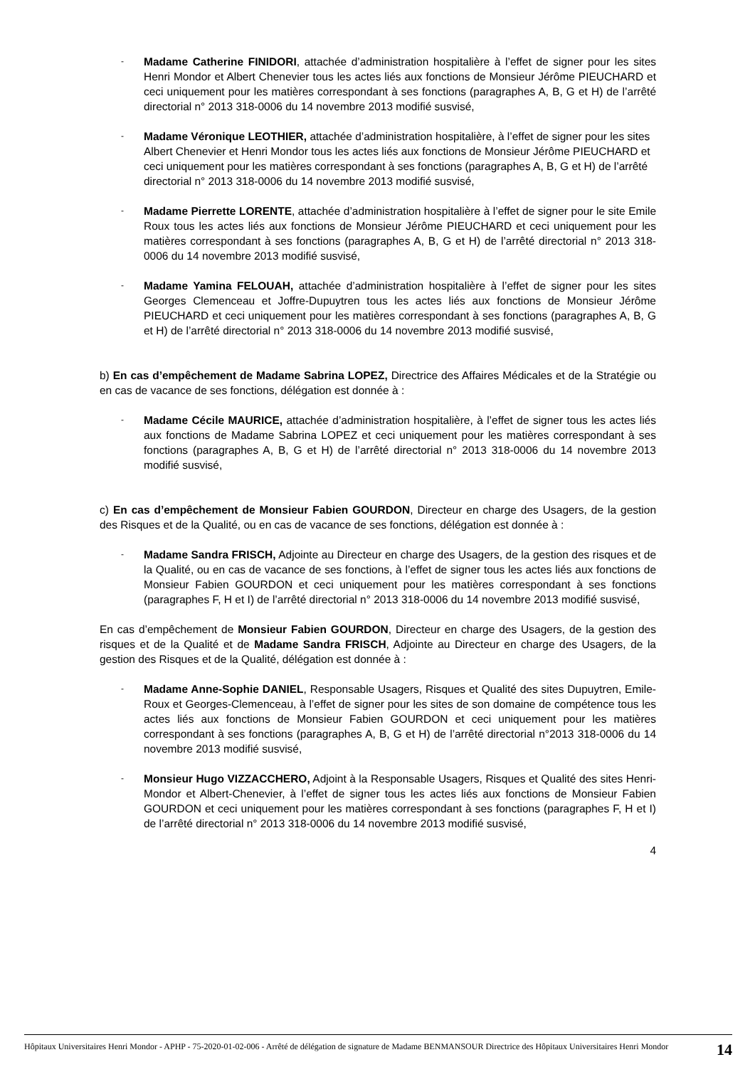-
Madame Catherine FINIDORI, attachée d’administration hospitalière à l’effet de signer pour les sites Henri Mondor et Albert Chenevier tous les actes liés aux fonctions de Monsieur Jérôme PIEUCHARD et ceci uniquement pour les matières correspondant à ses fonctions (paragraphes A, B, G et H) de l’arrêté directorial n° 2013 318-0006 du 14 novembre 2013 modifié susvisé,
-
Madame Véronique LEOTHIER, attachée d’administration hospitalière, à l’effet de signer pour les sites Albert Chenevier et Henri Mondor tous les actes liés aux fonctions de Monsieur Jérôme PIEUCHARD et ceci uniquement pour les matières correspondant à ses fonctions (paragraphes A, B, G et H) de l’arrêté directorial n° 2013 318-0006 du 14 novembre 2013 modifié susvisé,
-
Madame Pierrette LORENTE, attachée d’administration hospitalière à l’effet de signer pour le site Emile Roux tous les actes liés aux fonctions de Monsieur Jérôme PIEUCHARD et ceci uniquement pour les matières correspondant à ses fonctions (paragraphes A, B, G et H) de l’arrêté directorial n° 2013 318-0006 du 14 novembre 2013 modifié susvisé,
-
Madame Yamina FELOUAH, attachée d’administration hospitalière à l’effet de signer pour les sites Georges Clemenceau et Joffre-Dupuytren tous les actes liés aux fonctions de Monsieur Jérôme PIEUCHARD et ceci uniquement pour les matières correspondant à ses fonctions (paragraphes A, B, G et H) de l’arrêté directorial n° 2013 318-0006 du 14 novembre 2013 modifié susvisé,
b) En cas d’empêchement de Madame Sabrina LOPEZ, Directrice des Affaires Médicales et de la Stratégie ou en cas de vacance de ses fonctions, délégation est donnée à :
-
Madame Cécile MAURICE, attachée d’administration hospitalière, à l’effet de signer tous les actes liés aux fonctions de Madame Sabrina LOPEZ et ceci uniquement pour les matières correspondant à ses fonctions (paragraphes A, B, G et H) de l’arrêté directorial n° 2013 318-0006 du 14 novembre 2013 modifié susvisé,
c) En cas d’empêchement de Monsieur Fabien GOURDON, Directeur en charge des Usagers, de la gestion des Risques et de la Qualité, ou en cas de vacance de ses fonctions, délégation est donnée à :
-
Madame Sandra FRISCH, Adjointe au Directeur en charge des Usagers, de la gestion des risques et de la Qualité, ou en cas de vacance de ses fonctions, à l’effet de signer tous les actes liés aux fonctions de Monsieur Fabien GOURDON et ceci uniquement pour les matières correspondant à ses fonctions (paragraphes F, H et I) de l’arrêté directorial n° 2013 318-0006 du 14 novembre 2013 modifié susvisé,
En cas d’empêchement de Monsieur Fabien GOURDON, Directeur en charge des Usagers, de la gestion des risques et de la Qualité et de Madame Sandra FRISCH, Adjointe au Directeur en charge des Usagers, de la gestion des Risques et de la Qualité, délégation est donnée à :
-
Madame Anne-Sophie DANIEL, Responsable Usagers, Risques et Qualité des sites Dupuytren, Emile-Roux et Georges-Clemenceau, à l’effet de signer pour les sites de son domaine de compétence tous les actes liés aux fonctions de Monsieur Fabien GOURDON et ceci uniquement pour les matières correspondant à ses fonctions (paragraphes A, B, G et H) de l’arrêté directorial n°2013 318-0006 du 14 novembre 2013 modifié susvisé,
-
Monsieur Hugo VIZZACCHERO, Adjoint à la Responsable Usagers, Risques et Qualité des sites Henri-Mondor et Albert-Chenevier, à l’effet de signer tous les actes liés aux fonctions de Monsieur Fabien GOURDON et ceci uniquement pour les matières correspondant à ses fonctions (paragraphes F, H et I) de l’arrêté directorial n° 2013 318-0006 du 14 novembre 2013 modifié susvisé,
4
Hôpitaux Universitaires Henri Mondor - APHP - 75-2020-01-02-006 - Arrêté de délégation de signature de Madame BENMANSOUR Directrice des Hôpitaux Universitaires Henri Mondor
14